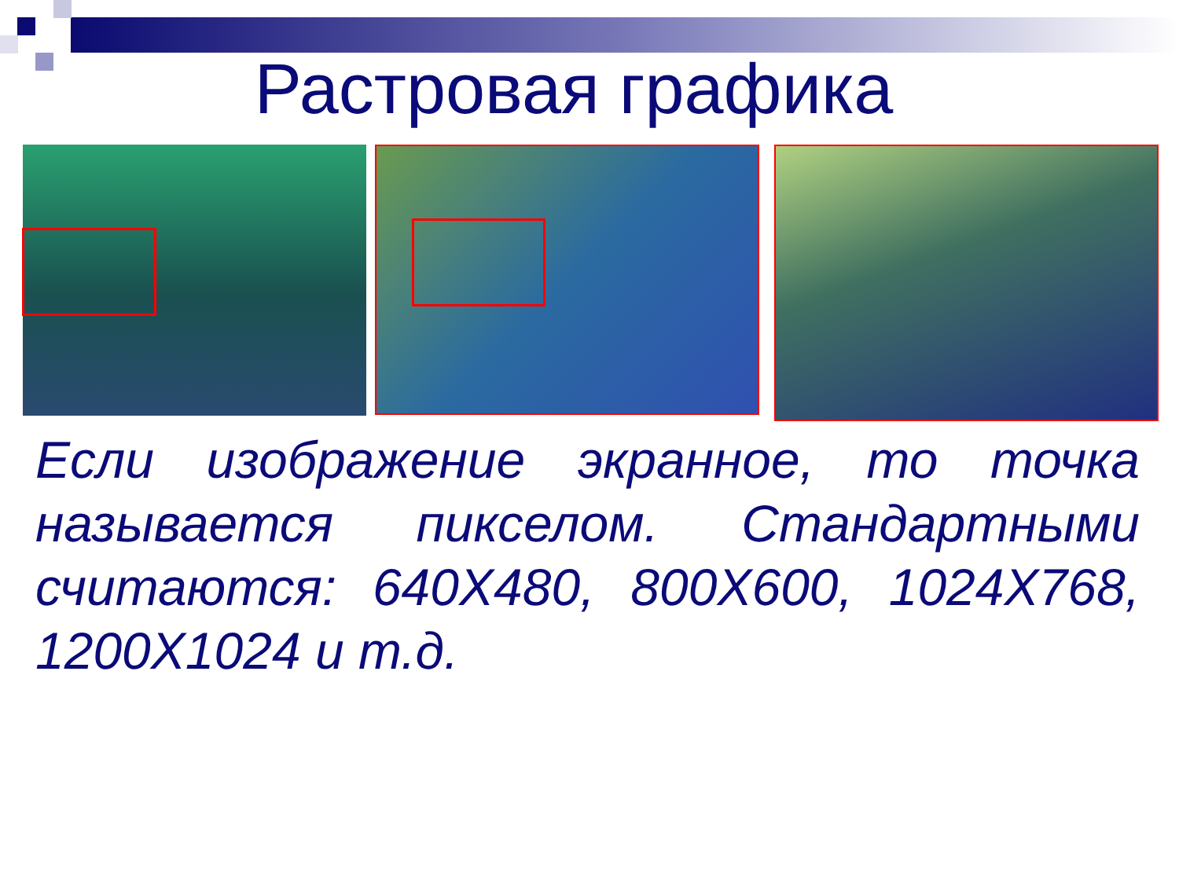Растровая графика
Если изображение экранное, то точка называется пикселом. Стандартными считаются: 640X480, 800X600, 1024X768, 1200X1024 и т.д.